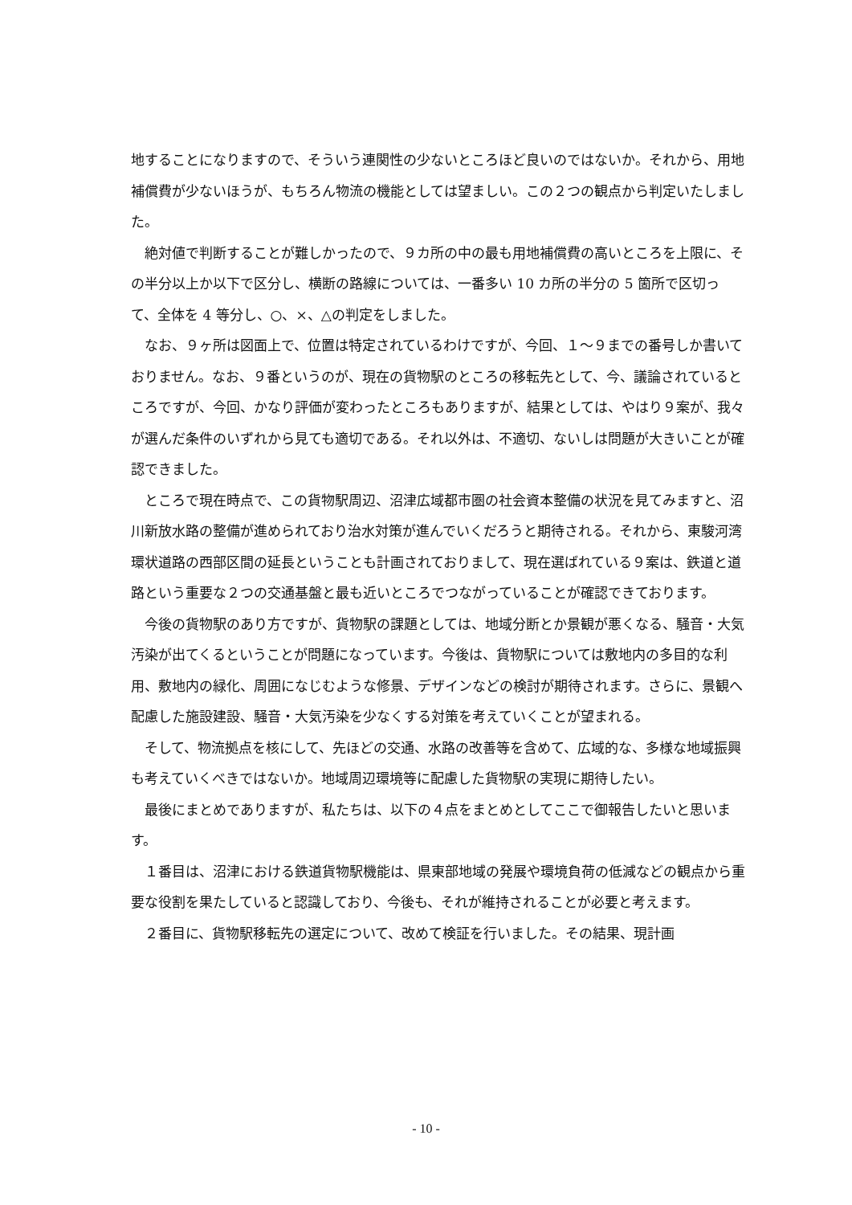地することになりますので、そういう連関性の少ないところほど良いのではないか。それから、用地補償費が少ないほうが、もちろん物流の機能としては望ましい。この２つの観点から判定いたしました。
絶対値で判断することが難しかったので、９カ所の中の最も用地補償費の高いところを上限に、その半分以上か以下で区分し、横断の路線については、一番多い 10 カ所の半分の 5 箇所で区切って、全体を 4 等分し、○、×、△の判定をしました。
なお、９ヶ所は図面上で、位置は特定されているわけですが、今回、１～９までの番号しか書いておりません。なお、９番というのが、現在の貨物駅のところの移転先として、今、議論されているところですが、今回、かなり評価が変わったところもありますが、結果としては、やはり９案が、我々が選んだ条件のいずれから見ても適切である。それ以外は、不適切、ないしは問題が大きいことが確認できました。
ところで現在時点で、この貨物駅周辺、沼津広域都市圏の社会資本整備の状況を見てみますと、沼川新放水路の整備が進められており治水対策が進んでいくだろうと期待される。それから、東駿河湾環状道路の西部区間の延長ということも計画されておりまして、現在選ばれている９案は、鉄道と道路という重要な２つの交通基盤と最も近いところでつながっていることが確認できております。
今後の貨物駅のあり方ですが、貨物駅の課題としては、地域分断とか景観が悪くなる、騒音・大気汚染が出てくるということが問題になっています。今後は、貨物駅については敷地内の多目的な利用、敷地内の緑化、周囲になじむような修景、デザインなどの検討が期待されます。さらに、景観へ配慮した施設建設、騒音・大気汚染を少なくする対策を考えていくことが望まれる。
そして、物流拠点を核にして、先ほどの交通、水路の改善等を含めて、広域的な、多様な地域振興も考えていくべきではないか。地域周辺環境等に配慮した貨物駅の実現に期待したい。
最後にまとめでありますが、私たちは、以下の４点をまとめとしてここで御報告したいと思います。
１番目は、沼津における鉄道貨物駅機能は、県東部地域の発展や環境負荷の低減などの観点から重要な役割を果たしていると認識しており、今後も、それが維持されることが必要と考えます。
２番目に、貨物駅移転先の選定について、改めて検証を行いました。その結果、現計画
- 10 -